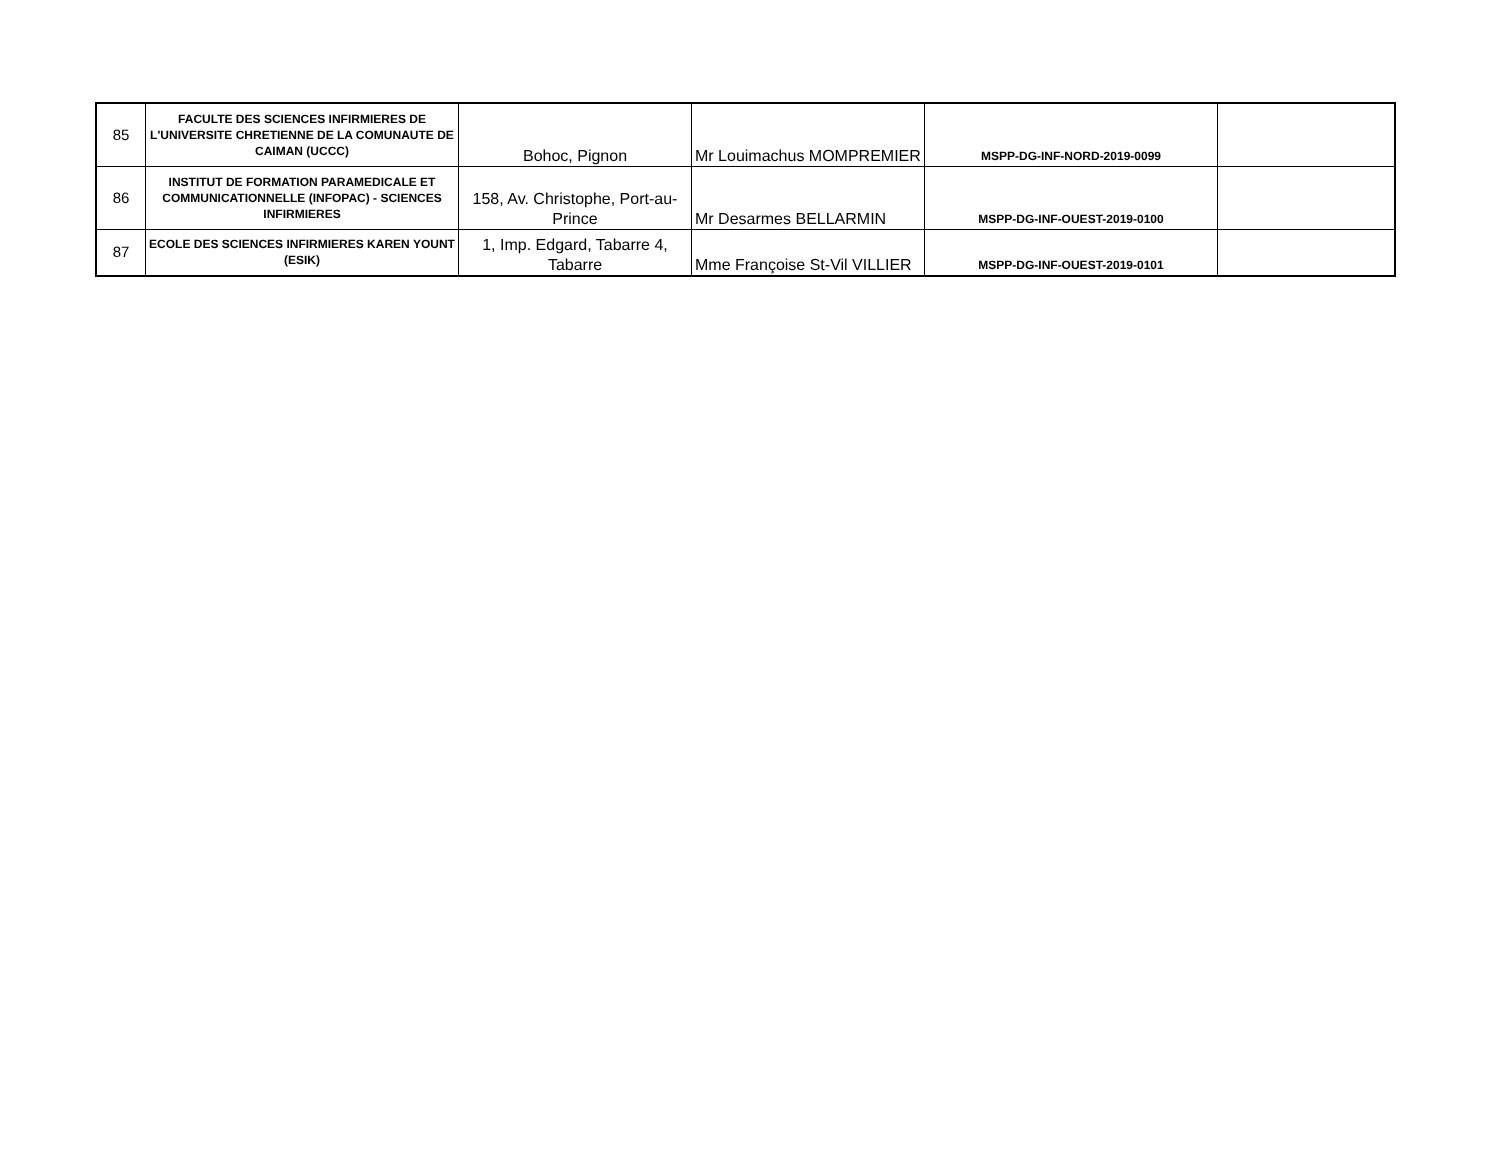| 85 | FACULTE DES SCIENCES INFIRMIERES DE L'UNIVERSITE CHRETIENNE DE LA COMUNAUTE DE CAIMAN (UCCC) | Bohoc, Pignon | Mr Louimachus MOMPREMIER | MSPP-DG-INF-NORD-2019-0099 | |
| 86 | INSTITUT DE FORMATION PARAMEDICALE ET COMMUNICATIONNELLE (INFOPAC) - SCIENCES INFIRMIERES | 158, Av. Christophe, Port-au-Prince | Mr Desarmes BELLARMIN | MSPP-DG-INF-OUEST-2019-0100 | |
| 87 | ECOLE DES SCIENCES INFIRMIERES KAREN YOUNT (ESIK) | 1, Imp. Edgard, Tabarre 4, Tabarre | Mme Françoise St-Vil VILLIER | MSPP-DG-INF-OUEST-2019-0101 | |